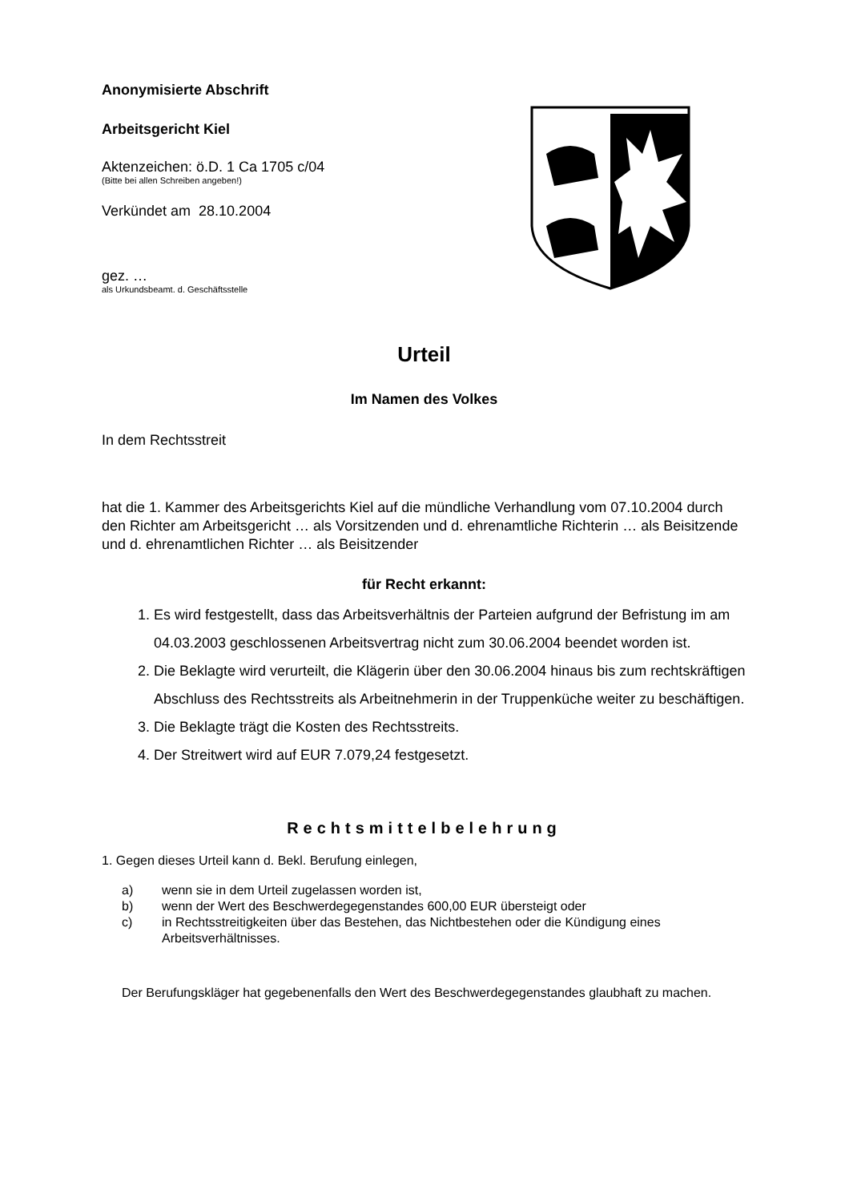Anonymisierte Abschrift
Arbeitsgericht Kiel
Aktenzeichen: ö.D. 1 Ca 1705 c/04
(Bitte bei allen Schreiben angeben!)
Verkündet am 28.10.2004
gez. …
als Urkundsbeamt. d. Geschäftsstelle
Urteil
Im Namen des Volkes
In dem Rechtsstreit
hat die 1. Kammer des Arbeitsgerichts Kiel auf die mündliche Verhandlung vom 07.10.2004 durch den Richter am Arbeitsgericht … als Vorsitzenden und d. ehrenamtliche Richterin … als Beisitzende und d. ehrenamtlichen Richter … als Beisitzender
für Recht erkannt:
1. Es wird festgestellt, dass das Arbeitsverhältnis der Parteien aufgrund der Befristung im am 04.03.2003 geschlossenen Arbeitsvertrag nicht zum 30.06.2004 beendet worden ist.
2. Die Beklagte wird verurteilt, die Klägerin über den 30.06.2004 hinaus bis zum rechtskräftigen Abschluss des Rechtsstreits als Arbeitnehmerin in der Truppenküche weiter zu beschäftigen.
3. Die Beklagte trägt die Kosten des Rechtsstreits.
4. Der Streitwert wird auf EUR 7.079,24 festgesetzt.
Rechtsmittelbelehrung
1. Gegen dieses Urteil kann d. Bekl. Berufung einlegen,
a) wenn sie in dem Urteil zugelassen worden ist,
b) wenn der Wert des Beschwerdegegenstandes 600,00 EUR übersteigt oder
c) in Rechtsstreitigkeiten über das Bestehen, das Nichtbestehen oder die Kündigung eines Arbeitsverhältnisses.
Der Berufungskläger hat gegebenenfalls den Wert des Beschwerdegegenstandes glaubhaft zu machen.